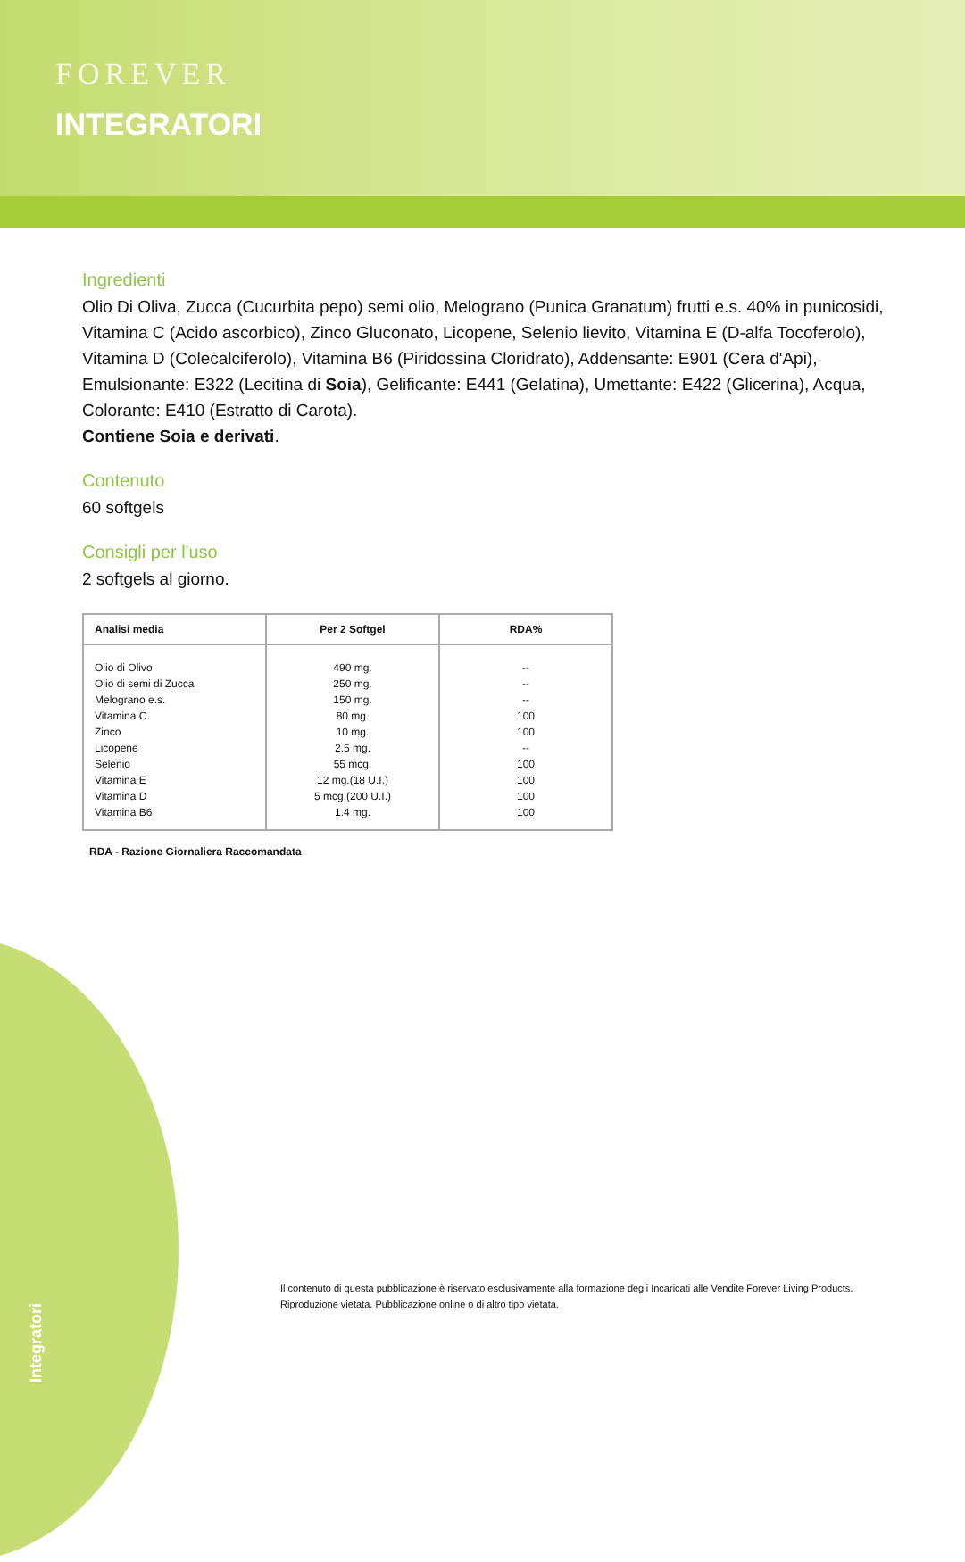FOREVER
INTEGRATORI
Ingredienti
Olio Di Oliva, Zucca (Cucurbita pepo) semi olio, Melograno (Punica Granatum) frutti e.s. 40% in punicosidi, Vitamina C (Acido ascorbico), Zinco Gluconato, Licopene, Selenio lievito, Vitamina E (D-alfa Tocoferolo), Vitamina D (Colecalciferolo), Vitamina B6 (Piridossina Cloridrato), Addensante: E901 (Cera d'Api), Emulsionante: E322 (Lecitina di Soia), Gelificante: E441 (Gelatina), Umettante: E422 (Glicerina), Acqua, Colorante: E410 (Estratto di Carota).
Contiene Soia e derivati.
Contenuto
60 softgels
Consigli per l'uso
2 softgels al giorno.
| Analisi media | Per 2 Softgel | RDA% |
| --- | --- | --- |
| Olio di Olivo | 490 mg. | -- |
| Olio di semi di Zucca | 250 mg. | -- |
| Melograno e.s. | 150 mg. | -- |
| Vitamina C | 80 mg. | 100 |
| Zinco | 10 mg. | 100 |
| Licopene | 2.5 mg. | -- |
| Selenio | 55 mcg. | 100 |
| Vitamina E | 12 mg.(18 U.I.) | 100 |
| Vitamina D | 5 mcg.(200 U.I.) | 100 |
| Vitamina B6 | 1.4 mg. | 100 |
RDA - Razione Giornaliera Raccomandata
Integratori
Il contenuto di questa pubblicazione è riservato esclusivamente alla formazione degli Incaricati alle Vendite Forever Living Products.
Riproduzione vietata. Pubblicazione online o di altro tipo vietata.